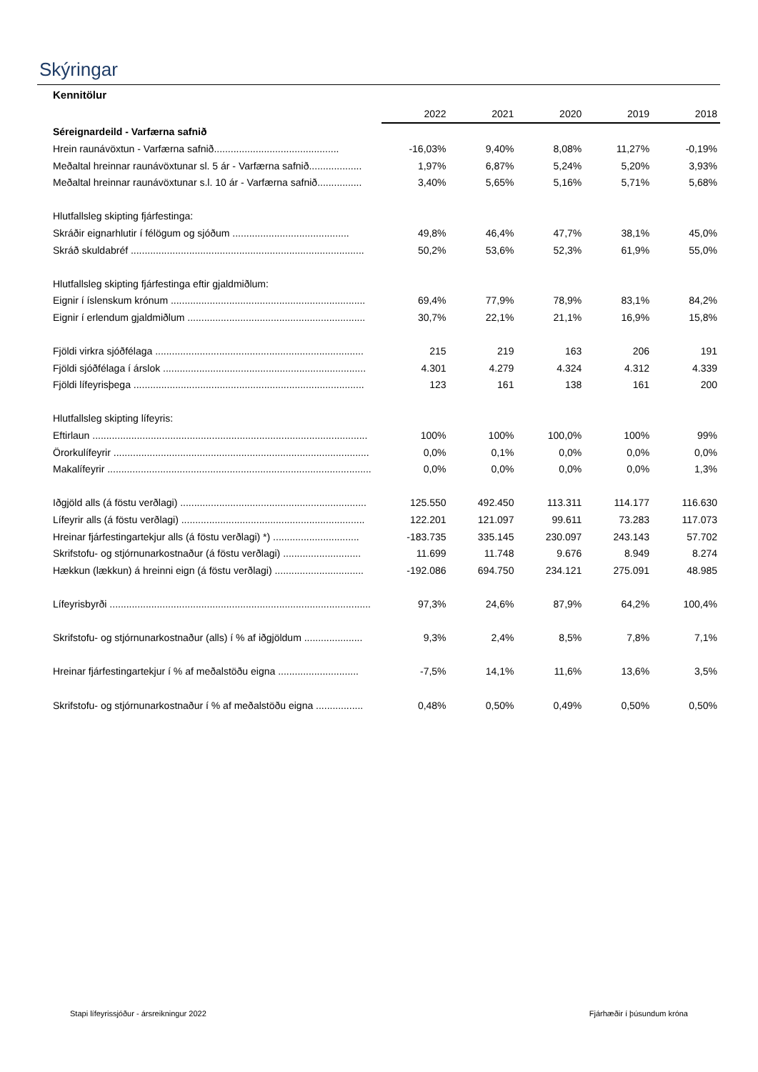Skýringar
Kennitölur
| | 2022 | 2021 | 2020 | 2019 | 2018 |
| Séreignardeild - Varfærna safnið | | | | | |
| Hrein raunávöxtun - Varfærna safnið............................................. | -16,03% | 9,40% | 8,08% | 11,27% | -0,19% |
| Meðaltal hreinnar raunávöxtunar sl. 5 ár - Varfærna safnið................... | 1,97% | 6,87% | 5,24% | 5,20% | 3,93% |
| Meðaltal hreinnar raunávöxtunar s.l. 10 ár - Varfærna safnið................ | 3,40% | 5,65% | 5,16% | 5,71% | 5,68% |
| Hlutfallsleg skipting fjárfestinga: | | | | | |
| Skráðir eignarhlutir í félögum og sjóðum .......................................... | 49,8% | 46,4% | 47,7% | 38,1% | 45,0% |
| Skráð skuldabréf .................................................................................... | 50,2% | 53,6% | 52,3% | 61,9% | 55,0% |
| Hlutfallsleg skipting fjárfestinga eftir gjaldmiðlum: | | | | | |
| Eignir í íslenskum krónum ...................................................................... | 69,4% | 77,9% | 78,9% | 83,1% | 84,2% |
| Eignir í erlendum gjaldmiðlum ................................................................ | 30,7% | 22,1% | 21,1% | 16,9% | 15,8% |
| Fjöldi virkra sjóðfélaga ........................................................................... | 215 | 219 | 163 | 206 | 191 |
| Fjöldi sjóðfélaga í árslok ......................................................................... | 4.301 | 4.279 | 4.324 | 4.312 | 4.339 |
| Fjöldi lífeyrisþega ................................................................................... | 123 | 161 | 138 | 161 | 200 |
| Hlutfallsleg skipting lífeyris: | | | | | |
| Eftirlaun ................................................................................................... | 100% | 100% | 100,0% | 100% | 99% |
| Örorkulífeyrir ............................................................................................ | 0,0% | 0,1% | 0,0% | 0,0% | 0,0% |
| Makalífeyrir ............................................................................................... | 0,0% | 0,0% | 0,0% | 0,0% | 1,3% |
| Iðgjöld alls (á föstu verðlagi) ................................................................... | 125.550 | 492.450 | 113.311 | 114.177 | 116.630 |
| Lífeyrir alls (á föstu verðlagi) .................................................................. | 122.201 | 121.097 | 99.611 | 73.283 | 117.073 |
| Hreinar fjárfestingartekjur alls (á föstu verðlagi) *) ............................... | -183.735 | 335.145 | 230.097 | 243.143 | 57.702 |
| Skrifstofu- og stjórnunarkostnaður (á föstu verðlagi) ............................ | 11.699 | 11.748 | 9.676 | 8.949 | 8.274 |
| Hækkun (lækkun) á hreinni eign (á föstu verðlagi) ................................ | -192.086 | 694.750 | 234.121 | 275.091 | 48.985 |
| Lífeyrisbyrði .............................................................................................. | 97,3% | 24,6% | 87,9% | 64,2% | 100,4% |
| Skrifstofu- og stjórnunarkostnaður (alls) í % af iðgjöldum ..................... | 9,3% | 2,4% | 8,5% | 7,8% | 7,1% |
| Hreinar fjárfestingartekjur í % af meðalstöðu eigna ............................. | -7,5% | 14,1% | 11,6% | 13,6% | 3,5% |
| Skrifstofu- og stjórnunarkostnaður í % af meðalstöðu eigna ................. | 0,48% | 0,50% | 0,49% | 0,50% | 0,50% |
Stapi lífeyrissjóður - ársreikningur 2022 Fjárhæðir í þúsundum króna